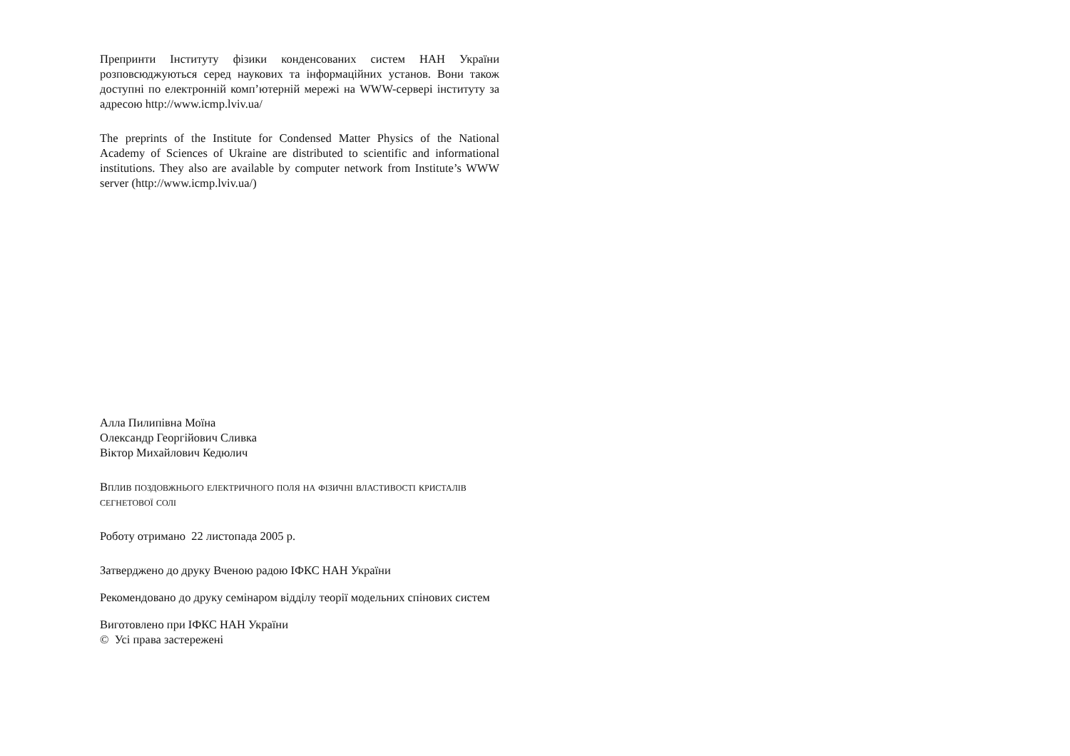Препринти Інституту фізики конденсованих систем НАН України розповсюджуються серед наукових та інформаційних установ. Вони також доступні по електронній комп’ютерній мережі на WWW-сервері інституту за адресою http://www.icmp.lviv.ua/
The preprints of the Institute for Condensed Matter Physics of the National Academy of Sciences of Ukraine are distributed to scientific and informational institutions. They also are available by computer network from Institute’s WWW server (http://www.icmp.lviv.ua/)
Алла Пилипівна Моїна
Олександр Георгійович Сливка
Віктор Михайлович Кедюлич
Вплив поздовжнього електричного поля на фізичні властивості кристалів сегнетової солі
Роботу отримано 22 листопада 2005 р.
Затверджено до друку Вченою радою ІФКС НАН України
Рекомендовано до друку семінаром відділу теорії модельних спінових систем
Виготовлено при ІФКС НАН України
© Усі права застережені